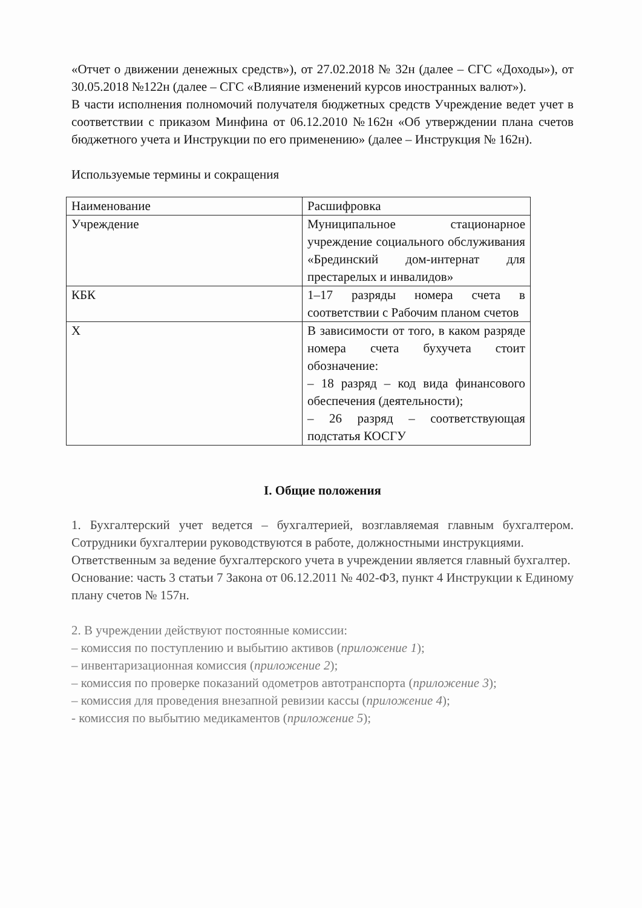«Отчет о движении денежных средств»), от 27.02.2018 № 32н (далее – СГС «Доходы»), от 30.05.2018 №122н (далее – СГС «Влияние изменений курсов иностранных валют»).
В части исполнения полномочий получателя бюджетных средств Учреждение ведет учет в соответствии с приказом Минфина от 06.12.2010 №162н «Об утверждении плана счетов бюджетного учета и Инструкции по его применению» (далее – Инструкция № 162н).
Используемые термины и сокращения
| Наименование | Расшифровка |
| Учреждение | Муниципальное стационарное учреждение социального обслуживания «Брединский дом-интернат для престарелых и инвалидов» |
| КБК | 1–17 разряды номера счета в соответствии с Рабочим планом счетов |
| Х | В зависимости от того, в каком разряде номера счета бухучета стоит обозначение: – 18 разряд – код вида финансового обеспечения (деятельности); – 26 разряд – соответствующая подстатья КОСГУ |
I. Общие положения
1. Бухгалтерский учет ведется – бухгалтерией, возглавляемая главным бухгалтером. Сотрудники бухгалтерии руководствуются в работе, должностными инструкциями.
Ответственным за ведение бухгалтерского учета в учреждении является главный бухгалтер.
Основание: часть 3 статьи 7 Закона от 06.12.2011 № 402-ФЗ, пункт 4 Инструкции к Единому плану счетов № 157н.
2. В учреждении действуют постоянные комиссии:
– комиссия по поступлению и выбытию активов (приложение 1);
– инвентаризационная комиссия (приложение 2);
– комиссия по проверке показаний одометров автотранспорта (приложение 3);
– комиссия для проведения внезапной ревизии кассы (приложение 4);
- комиссия по выбытию медикаментов (приложение 5);